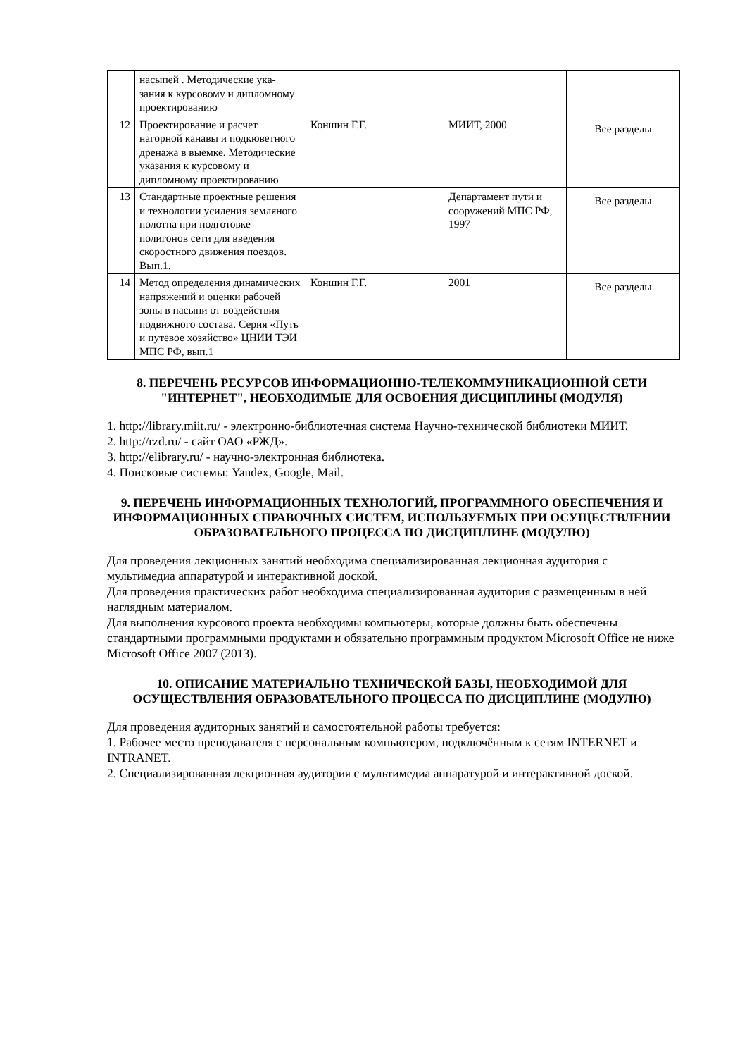| | насыпей . Методические ука-зания к курсовому и дипломному проектированию | | | |
| 12 | Проектирование и расчет нагорной канавы и подкюветного дренажа в выемке. Методические указания к курсовому и дипломному проектированию | Коншин Г.Г. | МИИТ, 2000 | Все разделы |
| 13 | Стандартные проектные решения и технологии усиления земляного полотна при подготовке полигонов сети для введения скоростного движения поездов. Вып.1. | | Департамент пути и сооружений МПС РФ, 1997 | Все разделы |
| 14 | Метод определения динамических напряжений и оценки рабочей зоны в насыпи от воздействия подвижного состава. Серия «Путь и путевое хозяйство» ЦНИИ ТЭИ МПС РФ, вып.1 | Коншин Г.Г. | 2001 | Все разделы |
8. ПЕРЕЧЕНЬ РЕСУРСОВ ИНФОРМАЦИОННО-ТЕЛЕКОММУНИКАЦИОННОЙ СЕТИ "ИНТЕРНЕТ", НЕОБХОДИМЫЕ ДЛЯ ОСВОЕНИЯ ДИСЦИПЛИНЫ (МОДУЛЯ)
1. http://library.miit.ru/ - электронно-библиотечная система Научно-технической библиотеки МИИТ.
2. http://rzd.ru/ - сайт ОАО «РЖД».
3. http://elibrary.ru/ - научно-электронная библиотека.
4. Поисковые системы: Yandex, Google, Mail.
9. ПЕРЕЧЕНЬ ИНФОРМАЦИОННЫХ ТЕХНОЛОГИЙ, ПРОГРАММНОГО ОБЕСПЕЧЕНИЯ И ИНФОРМАЦИОННЫХ СПРАВОЧНЫХ СИСТЕМ, ИСПОЛЬЗУЕМЫХ ПРИ ОСУЩЕСТВЛЕНИИ ОБРАЗОВАТЕЛЬНОГО ПРОЦЕССА ПО ДИСЦИПЛИНЕ (МОДУЛЮ)
Для проведения лекционных занятий необходима специализированная лекционная аудитория с мультимедиа аппаратурой и интерактивной доской.
Для проведения практических работ необходима специализированная аудитория с размещенным в ней наглядным материалом.
Для выполнения курсового проекта необходимы компьютеры, которые должны быть обеспечены стандартными программными продуктами и обязательно программным продуктом Microsoft Office не ниже Microsoft Office 2007 (2013).
10. ОПИСАНИЕ МАТЕРИАЛЬНО ТЕХНИЧЕСКОЙ БАЗЫ, НЕОБХОДИМОЙ ДЛЯ ОСУЩЕСТВЛЕНИЯ ОБРАЗОВАТЕЛЬНОГО ПРОЦЕССА ПО ДИСЦИПЛИНЕ (МОДУЛЮ)
Для проведения аудиторных занятий и самостоятельной работы требуется:
1. Рабочее место преподавателя с персональным компьютером, подключённым к сетям INTERNET и INTRANET.
2. Специализированная лекционная аудитория с мультимедиа аппаратурой и интерактивной доской.